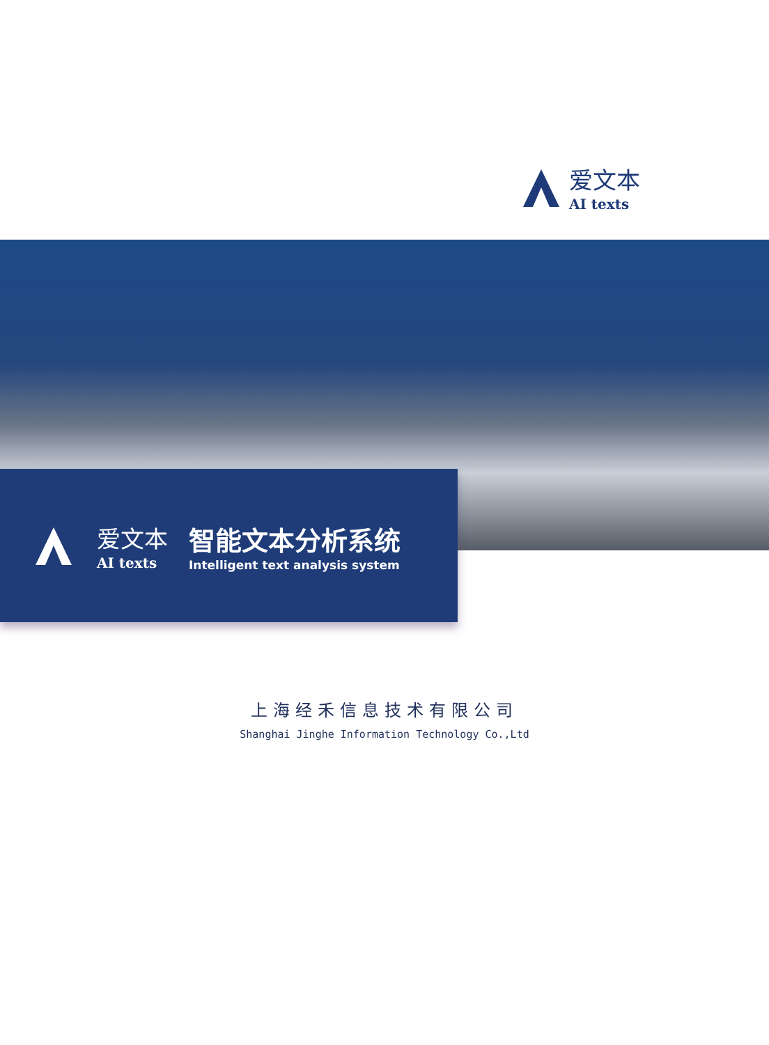爱文本
AI texts
爱文本
AI texts
智能文本分析系统
Intelligent text analysis system
上海经禾信息技术有限公司
Shanghai Jinghe Information Technology Co.,Ltd